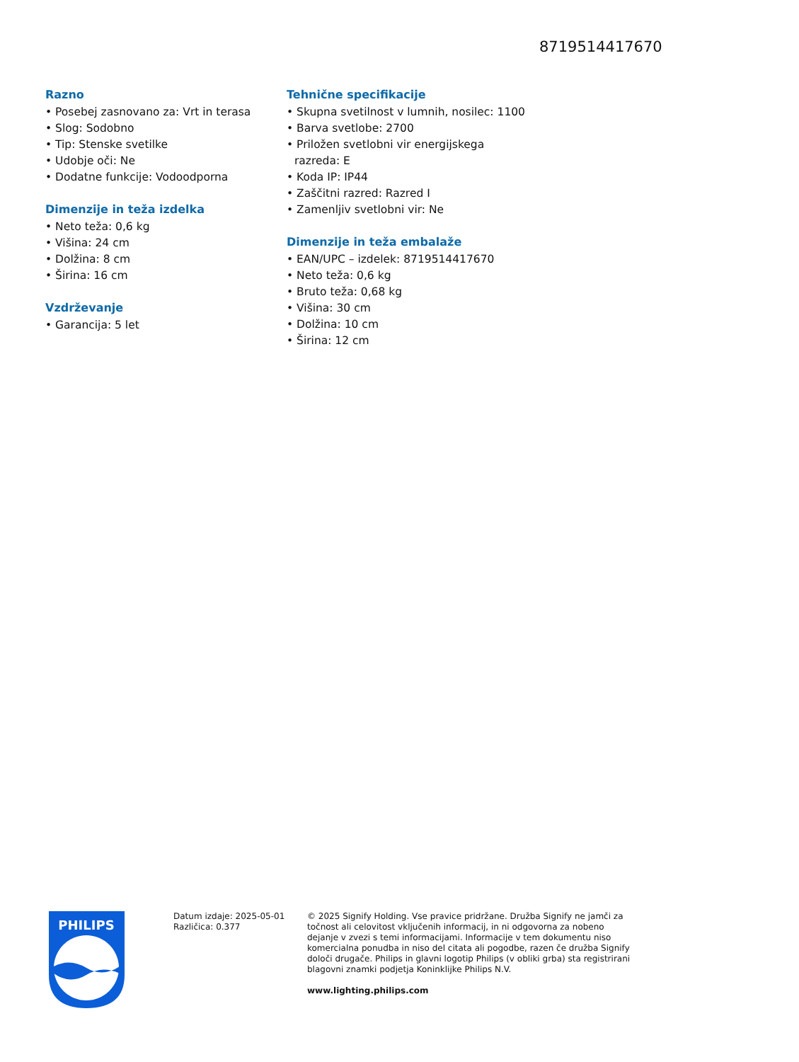8719514417670
Razno
• Posebej zasnovano za: Vrt in terasa
• Slog: Sodobno
• Tip: Stenske svetilke
• Udobje oči: Ne
• Dodatne funkcije: Vodoodporna
Dimenzije in teža izdelka
• Neto teža: 0,6 kg
• Višina: 24 cm
• Dolžina: 8 cm
• Širina: 16 cm
Vzdrževanje
• Garancija: 5 let
Tehnične specifikacije
• Skupna svetilnost v lumnih, nosilec: 1100
• Barva svetlobe: 2700
• Priložen svetlobni vir energijskega razreda: E
• Koda IP: IP44
• Zaščitni razred: Razred I
• Zamenljiv svetlobni vir: Ne
Dimenzije in teža embalaže
• EAN/UPC – izdelek: 8719514417670
• Neto teža: 0,6 kg
• Bruto teža: 0,68 kg
• Višina: 30 cm
• Dolžina: 10 cm
• Širina: 12 cm
PHILIPS
Datum izdaje: 2025-05-01
Različica: 0.377
© 2025 Signify Holding. Vse pravice pridržane. Družba Signify ne jamči za točnost ali celovitost vključenih informacij, in ni odgovorna za nobeno dejanje v zvezi s temi informacijami. Informacije v tem dokumentu niso komercialna ponudba in niso del citata ali pogodbe, razen če družba Signify določi drugače. Philips in glavni logotip Philips (v obliki grba) sta registrirani blagovni znamki podjetja Koninklijke Philips N.V.
www.lighting.philips.com